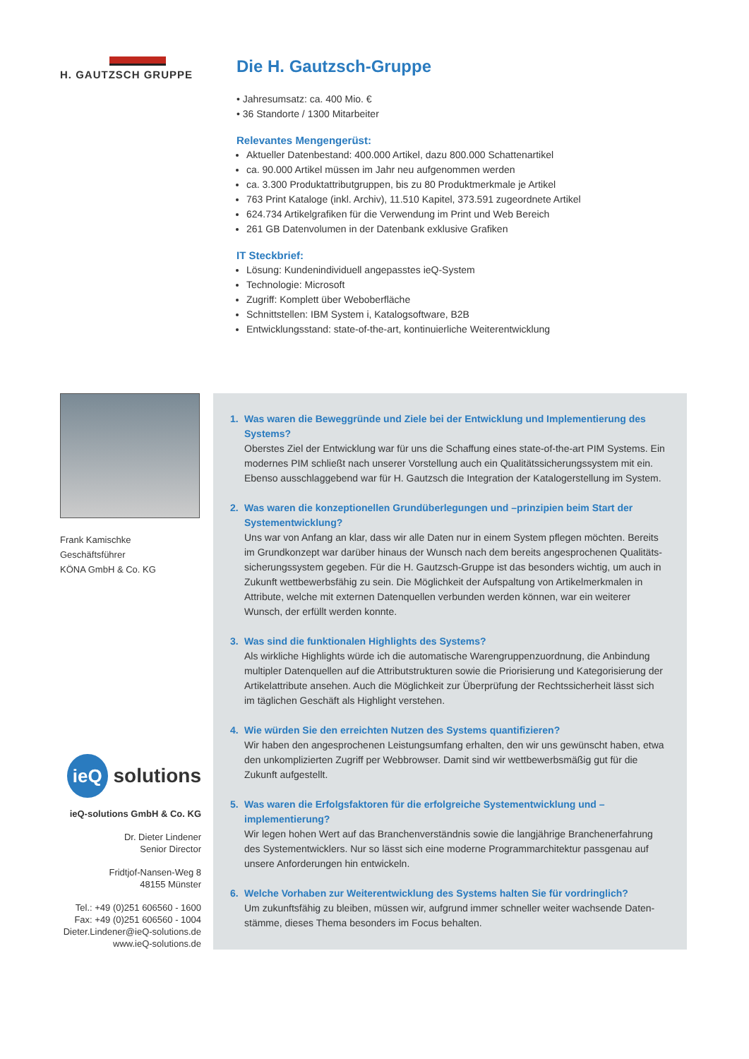H. GAUTZSCH GRUPPE
Die H. Gautzsch-Gruppe
• Jahresumsatz: ca. 400 Mio. €
• 36 Standorte / 1300 Mitarbeiter
Relevantes Mengengerüst:
Aktueller Datenbestand: 400.000 Artikel, dazu 800.000 Schattenartikel
ca. 90.000 Artikel müssen im Jahr neu aufgenommen werden
ca. 3.300 Produktattributgruppen, bis zu 80 Produktmerkmale je Artikel
763 Print Kataloge (inkl. Archiv), 11.510 Kapitel, 373.591 zugeordnete Artikel
624.734 Artikelgrafiken für die Verwendung im Print und Web Bereich
261 GB Datenvolumen in der Datenbank exklusive Grafiken
IT Steckbrief:
Lösung: Kundenindividuell angepasstes ieQ-System
Technologie: Microsoft
Zugriff: Komplett über Weboberfläche
Schnittstellen: IBM System i, Katalogsoftware, B2B
Entwicklungsstand: state-of-the-art, kontinuierliche Weiterentwicklung
Frank Kamischke
Geschäftsführer
KÖNA GmbH & Co. KG
ieQ
solutions
ieQ-solutions GmbH & Co. KG
Dr. Dieter Lindener
Senior Director
Fridtjof-Nansen-Weg 8
48155 Münster
Tel.: +49 (0)251 606560 - 1600
Fax: +49 (0)251 606560 - 1004
Dieter.Lindener@ieQ-solutions.de
www.ieQ-solutions.de
1. Was waren die Beweggründe und Ziele bei der Entwicklung und Implementierung des Systems?
Oberstes Ziel der Entwicklung war für uns die Schaffung eines state-of-the-art PIM Systems. Ein modernes PIM schließt nach unserer Vorstellung auch ein Qualitätssicherungssystem mit ein. Ebenso ausschlaggebend war für H. Gautzsch die Integration der Katalogerstellung im System.
2. Was waren die konzeptionellen Grundüberlegungen und –prinzipien beim Start der Systementwicklung?
Uns war von Anfang an klar, dass wir alle Daten nur in einem System pflegen möchten. Bereits im Grundkonzept war darüber hinaus der Wunsch nach dem bereits angesprochenen Qualitäts-sicherungssystem gegeben. Für die H. Gautzsch-Gruppe ist das besonders wichtig, um auch in Zukunft wettbewerbsfähig zu sein. Die Möglichkeit der Aufspaltung von Artikelmerkmalen in Attribute, welche mit externen Datenquellen verbunden werden können, war ein weiterer Wunsch, der erfüllt werden konnte.
3. Was sind die funktionalen Highlights des Systems?
Als wirkliche Highlights würde ich die automatische Warengruppenzuordnung, die Anbindung multipler Datenquellen auf die Attributstrukturen sowie die Priorisierung und Kategorisierung der Artikelattribute ansehen. Auch die Möglichkeit zur Überprüfung der Rechtssicherheit lässt sich im täglichen Geschäft als Highlight verstehen.
4. Wie würden Sie den erreichten Nutzen des Systems quantifizieren?
Wir haben den angesprochenen Leistungsumfang erhalten, den wir uns gewünscht haben, etwa den unkomplizierten Zugriff per Webbrowser. Damit sind wir wettbewerbsmäßig gut für die Zukunft aufgestellt.
5. Was waren die Erfolgsfaktoren für die erfolgreiche Systementwicklung und –implementierung?
Wir legen hohen Wert auf das Branchenverständnis sowie die langjährige Branchenerfahrung des Systementwicklers. Nur so lässt sich eine moderne Programmarchitektur passgenau auf unsere Anforderungen hin entwickeln.
6. Welche Vorhaben zur Weiterentwicklung des Systems halten Sie für vordringlich?
Um zukunftsfähig zu bleiben, müssen wir, aufgrund immer schneller weiter wachsende Daten-stämme, dieses Thema besonders im Focus behalten.